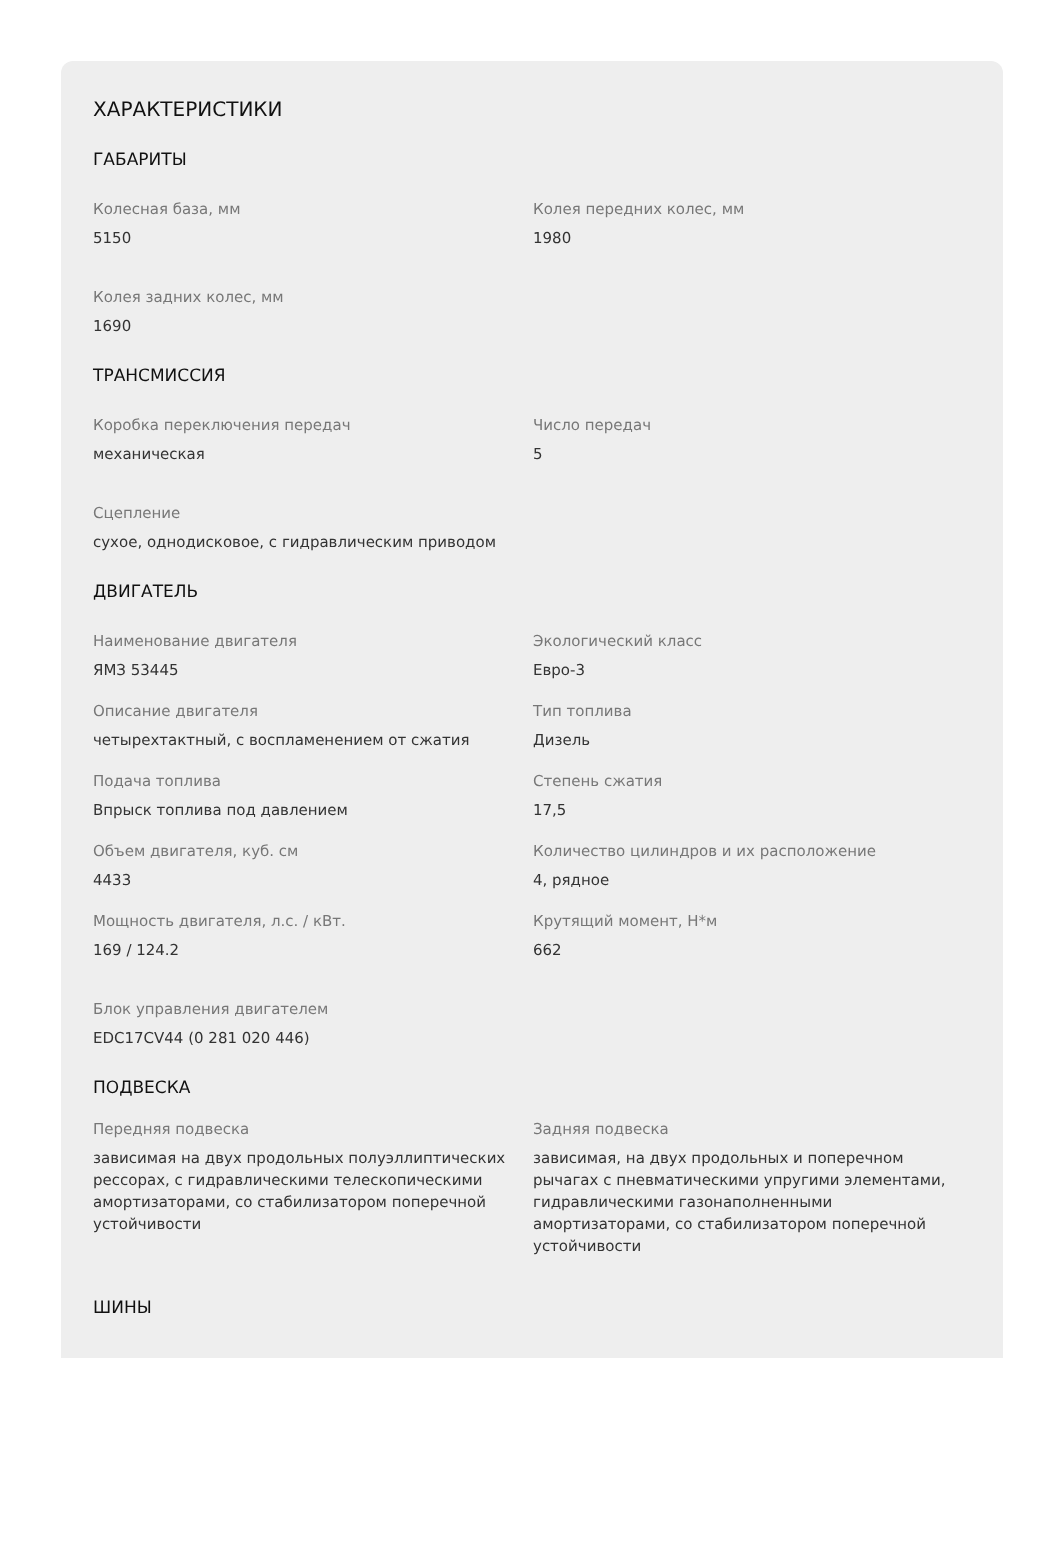ХАРАКТЕРИСТИКИ
ГАБАРИТЫ
Колесная база, мм
5150
Колея передних колес, мм
1980
Колея задних колес, мм
1690
ТРАНСМИССИЯ
Коробка переключения передач
механическая
Число передач
5
Сцепление
сухое, однодисковое, с гидравлическим приводом
ДВИГАТЕЛЬ
Наименование двигателя
ЯМЗ 53445
Экологический класс
Евро-3
Описание двигателя
четырехтактный, с воспламенением от сжатия
Тип топлива
Дизель
Подача топлива
Впрыск топлива под давлением
Степень сжатия
17,5
Объем двигателя, куб. см
4433
Количество цилиндров и их расположение
4, рядное
Мощность двигателя, л.с. / кВт.
169 / 124.2
Крутящий момент, Н*м
662
Блок управления двигателем
EDC17CV44 (0 281 020 446)
ПОДВЕСКА
Передняя подвеска
зависимая на двух продольных полуэллиптических рессорах, с гидравлическими телескопическими амортизаторами, со стабилизатором поперечной устойчивости
Задняя подвеска
зависимая, на двух продольных и поперечном рычагах с пневматическими упругими элементами, гидравлическими газонаполненными амортизаторами, со стабилизатором поперечной устойчивости
ШИНЫ